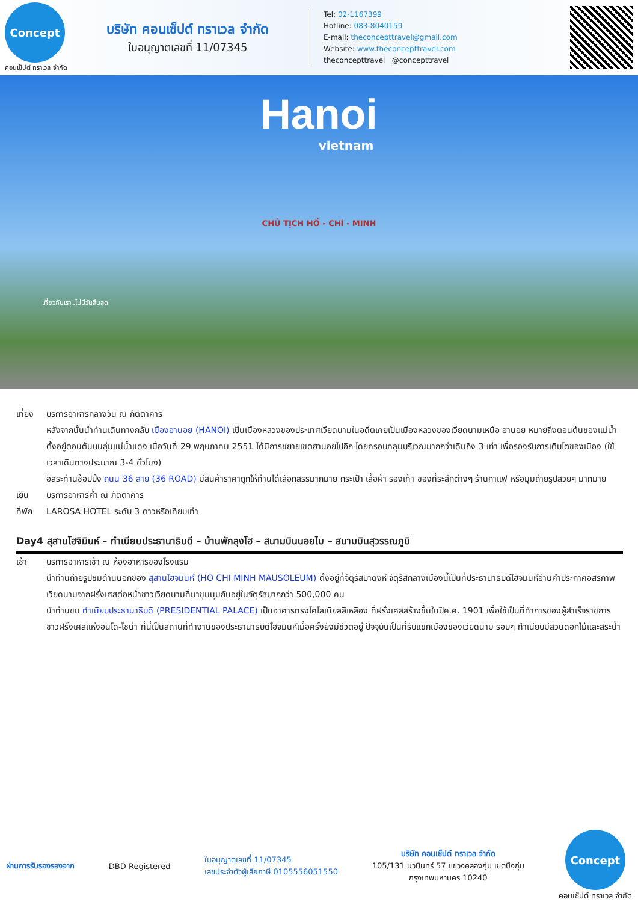Concept
คอนเซ็ปต์ ทราเวล จำกัด
บริษัท คอนเซ็ปต์ ทราเวล จำกัด
ใบอนุญาตเลขที่ 11/07345
Tel: 02-1167399
Hotline: 083-8040159
E-mail: theconcepttravel@gmail.com
Website: www.theconcepttravel.com
theconcepttravel @concepttravel
Hanoi
vietnam
CHỦ TỊCH HỒ - CHÍ - MINH
เที่ยวกับเรา..ไม่มีวันสิ้นสุด
เที่ยง บริการอาหารกลางวัน ณ ภัตตาคาร
หลังจากนั้นนำท่านเดินทางกลับ เมืองฮานอย (HANOI) เป็นเมืองหลวงของประเทศเวียดนามในอดีตเคยเป็นเมืองหลวงของเวียดนามเหนือ ฮานอย หมายถึงตอนต้นของแม่น้ำ ตั้งอยู่ตอนต้นบนลุ่มแม่น้ำแดง เมื่อวันที่ 29 พฤษภาคม 2551 ได้มีการขยายเขตฮานอยไปอีก โดยครอบคลุมบริเวณมากกว่าเดิมถึง 3 เท่า เพื่อรองรับการเติบโตของเมือง (ใช้เวลาเดินทางประมาณ 3-4 ชั่วโมง)
อิสระท่านช้อปปิ้ง ถนน 36 สาย (36 ROAD) มีสินค้าราคาถูกให้ท่านได้เลือกสรรมากมาย กระเป๋า เสื้อผ้า รองเท้า ของที่ระลึกต่างๆ ร้านกาแฟ หรือมุมถ่ายรูปสวยๆ มากมาย
เย็น บริการอาหารค่ำ ณ ภัตตาคาร
ที่พัก LAROSA HOTEL ระดับ 3 ดาวหรือเทียบเท่า
Day4 สุสานโฮจิมินห์ – ทำเนียบประธานาธิบดี – บ้านพักลุงโฮ – สนามบินนอยไบ – สนามบินสุวรรณภูมิ
เช้า บริการอาหารเช้า ณ ห้องอาหารของโรงแรม
นำท่านถ่ายรูปชมด้านนอกของ สุสานโฮจิมินห์ (HO CHI MINH MAUSOLEUM) ตั้งอยู่ที่จัตุรัสบาดิงห์ จัตุรัสกลางเมืองนี้เป็นที่ประธานาธิบดีโฮจิมินห์อ่านคำประกาศอิสรภาพเวียดนามจากฝรั่งเศสต่อหน้าชาวเวียดนามที่มาชุมนุมกันอยู่ในจัตุรัสมากกว่า 500,000 คน
นำท่านชม ทำเนียบประธานาธิบดี (PRESIDENTIAL PALACE) เป็นอาคารทรงโคโลเนียลสีเหลือง ที่ฝรั่งเศสสร้างขึ้นในปีค.ศ. 1901 เพื่อใช้เป็นที่ทำการของผู้สำเร็จราชการชาวฝรั่งเศสแห่งอินโด-ไชน่า ที่นี่เป็นสถานที่ทำงานของประธานาธิบดีโฮจิมินห์เมื่อครั้งยังมีชีวิตอยู่ ปัจจุบันเป็นที่รับแขกเมืองของเวียดนาม รอบๆ ทำเนียบมีสวนดอกไม้และสระน้ำ
ผ่านการรับรองรองจาก DBD Registered ใบอนุญาตเลขที่ 11/07345
เลขประจำตัวผู้เสียภาษี 0105556051550 บริษัท คอนเซ็ปต์ ทราเวล จำกัด
105/131 นวมินทร์ 57 แขวงคลองกุ่ม เขตบึงกุ่ม
กรุงเทพมหานคร 10240 Concept
คอนเซ็ปต์ ทราเวล จำกัด